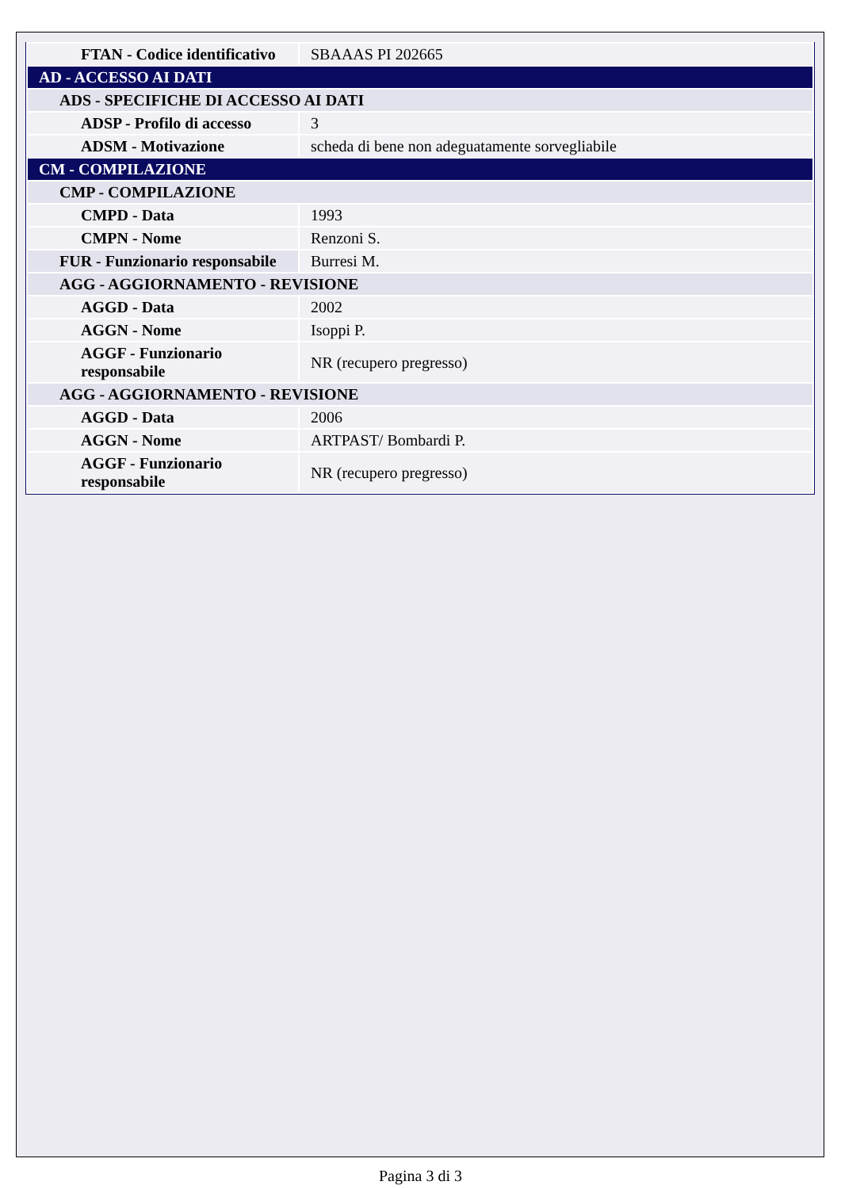| FTAN - Codice identificativo | SBAAAS PI 202665 |
| AD - ACCESSO AI DATI | |
| ADS - SPECIFICHE DI ACCESSO AI DATI | |
| ADSP - Profilo di accesso | 3 |
| ADSM - Motivazione | scheda di bene non adeguatamente sorvegliabile |
| CM - COMPILAZIONE | |
| CMP - COMPILAZIONE | |
| CMPD - Data | 1993 |
| CMPN - Nome | Renzoni S. |
| FUR - Funzionario responsabile | Burresi M. |
| AGG - AGGIORNAMENTO - REVISIONE | |
| AGGD - Data | 2002 |
| AGGN - Nome | Isoppi P. |
| AGGF - Funzionario responsabile | NR (recupero pregresso) |
| AGG - AGGIORNAMENTO - REVISIONE | |
| AGGD - Data | 2006 |
| AGGN - Nome | ARTPAST/ Bombardi P. |
| AGGF - Funzionario responsabile | NR (recupero pregresso) |
Pagina 3 di 3